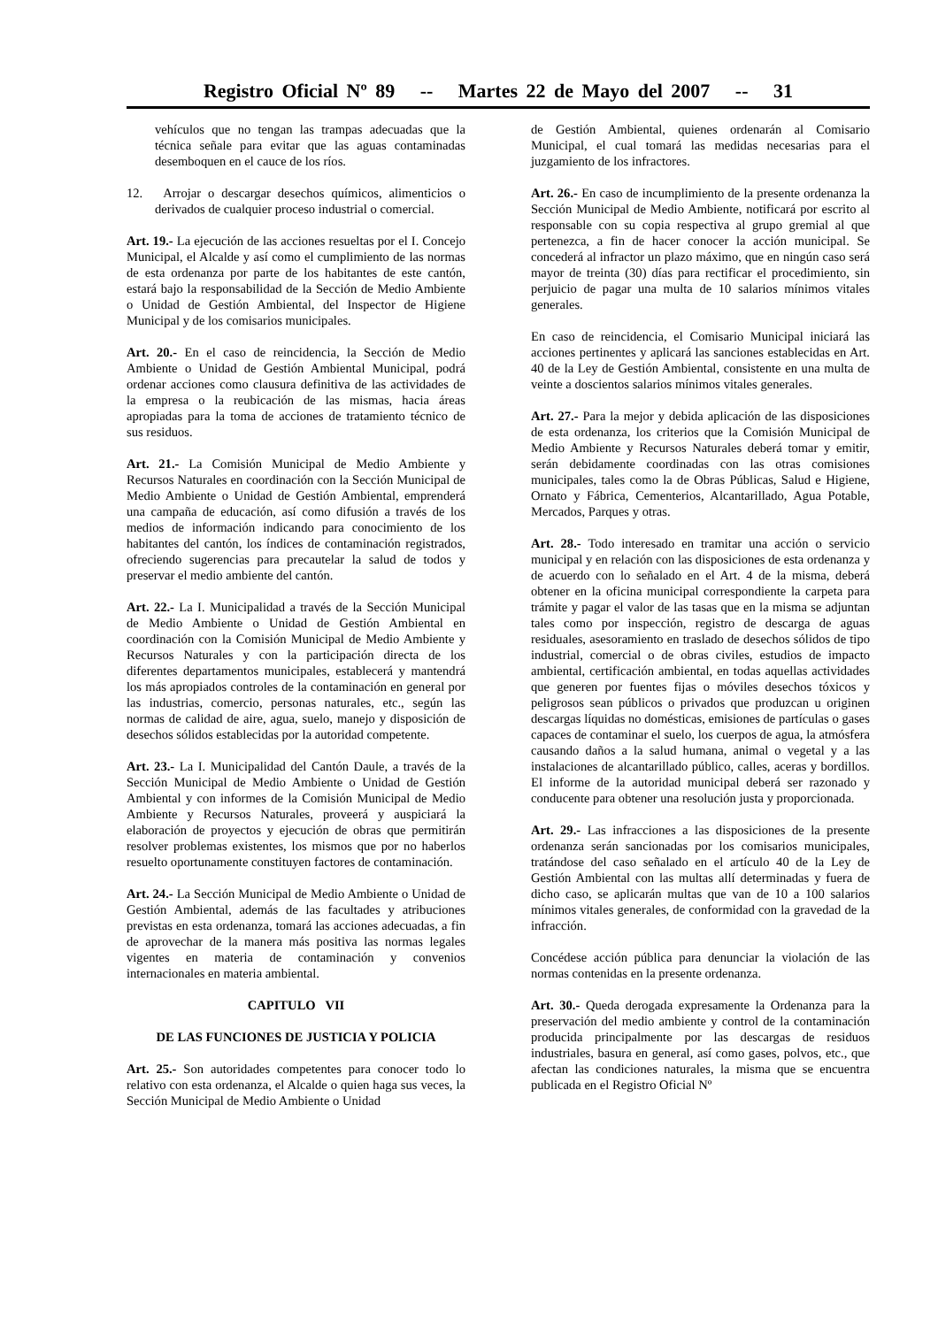Registro Oficial Nº 89 -- Martes 22 de Mayo del 2007 -- 31
vehículos que no tengan las trampas adecuadas que la técnica señale para evitar que las aguas contaminadas desemboquen en el cauce de los ríos.
12. Arrojar o descargar desechos químicos, alimenticios o derivados de cualquier proceso industrial o comercial.
Art. 19.- La ejecución de las acciones resueltas por el I. Concejo Municipal, el Alcalde y así como el cumplimiento de las normas de esta ordenanza por parte de los habitantes de este cantón, estará bajo la responsabilidad de la Sección de Medio Ambiente o Unidad de Gestión Ambiental, del Inspector de Higiene Municipal y de los comisarios municipales.
Art. 20.- En el caso de reincidencia, la Sección de Medio Ambiente o Unidad de Gestión Ambiental Municipal, podrá ordenar acciones como clausura definitiva de las actividades de la empresa o la reubicación de las mismas, hacia áreas apropiadas para la toma de acciones de tratamiento técnico de sus residuos.
Art. 21.- La Comisión Municipal de Medio Ambiente y Recursos Naturales en coordinación con la Sección Municipal de Medio Ambiente o Unidad de Gestión Ambiental, emprenderá una campaña de educación, así como difusión a través de los medios de información indicando para conocimiento de los habitantes del cantón, los índices de contaminación registrados, ofreciendo sugerencias para precautelar la salud de todos y preservar el medio ambiente del cantón.
Art. 22.- La I. Municipalidad a través de la Sección Municipal de Medio Ambiente o Unidad de Gestión Ambiental en coordinación con la Comisión Municipal de Medio Ambiente y Recursos Naturales y con la participación directa de los diferentes departamentos municipales, establecerá y mantendrá los más apropiados controles de la contaminación en general por las industrias, comercio, personas naturales, etc., según las normas de calidad de aire, agua, suelo, manejo y disposición de desechos sólidos establecidas por la autoridad competente.
Art. 23.- La I. Municipalidad del Cantón Daule, a través de la Sección Municipal de Medio Ambiente o Unidad de Gestión Ambiental y con informes de la Comisión Municipal de Medio Ambiente y Recursos Naturales, proveerá y auspiciará la elaboración de proyectos y ejecución de obras que permitirán resolver problemas existentes, los mismos que por no haberlos resuelto oportunamente constituyen factores de contaminación.
Art. 24.- La Sección Municipal de Medio Ambiente o Unidad de Gestión Ambiental, además de las facultades y atribuciones previstas en esta ordenanza, tomará las acciones adecuadas, a fin de aprovechar de la manera más positiva las normas legales vigentes en materia de contaminación y convenios internacionales en materia ambiental.
CAPITULO VII
DE LAS FUNCIONES DE JUSTICIA Y POLICIA
Art. 25.- Son autoridades competentes para conocer todo lo relativo con esta ordenanza, el Alcalde o quien haga sus veces, la Sección Municipal de Medio Ambiente o Unidad
de Gestión Ambiental, quienes ordenarán al Comisario Municipal, el cual tomará las medidas necesarias para el juzgamiento de los infractores.
Art. 26.- En caso de incumplimiento de la presente ordenanza la Sección Municipal de Medio Ambiente, notificará por escrito al responsable con su copia respectiva al grupo gremial al que pertenezca, a fin de hacer conocer la acción municipal. Se concederá al infractor un plazo máximo, que en ningún caso será mayor de treinta (30) días para rectificar el procedimiento, sin perjuicio de pagar una multa de 10 salarios mínimos vitales generales.
En caso de reincidencia, el Comisario Municipal iniciará las acciones pertinentes y aplicará las sanciones establecidas en Art. 40 de la Ley de Gestión Ambiental, consistente en una multa de veinte a doscientos salarios mínimos vitales generales.
Art. 27.- Para la mejor y debida aplicación de las disposiciones de esta ordenanza, los criterios que la Comisión Municipal de Medio Ambiente y Recursos Naturales deberá tomar y emitir, serán debidamente coordinadas con las otras comisiones municipales, tales como la de Obras Públicas, Salud e Higiene, Ornato y Fábrica, Cementerios, Alcantarillado, Agua Potable, Mercados, Parques y otras.
Art. 28.- Todo interesado en tramitar una acción o servicio municipal y en relación con las disposiciones de esta ordenanza y de acuerdo con lo señalado en el Art. 4 de la misma, deberá obtener en la oficina municipal correspondiente la carpeta para trámite y pagar el valor de las tasas que en la misma se adjuntan tales como por inspección, registro de descarga de aguas residuales, asesoramiento en traslado de desechos sólidos de tipo industrial, comercial o de obras civiles, estudios de impacto ambiental, certificación ambiental, en todas aquellas actividades que generen por fuentes fijas o móviles desechos tóxicos y peligrosos sean públicos o privados que produzcan u originen descargas líquidas no domésticas, emisiones de partículas o gases capaces de contaminar el suelo, los cuerpos de agua, la atmósfera causando daños a la salud humana, animal o vegetal y a las instalaciones de alcantarillado público, calles, aceras y bordillos. El informe de la autoridad municipal deberá ser razonado y conducente para obtener una resolución justa y proporcionada.
Art. 29.- Las infracciones a las disposiciones de la presente ordenanza serán sancionadas por los comisarios municipales, tratándose del caso señalado en el artículo 40 de la Ley de Gestión Ambiental con las multas allí determinadas y fuera de dicho caso, se aplicarán multas que van de 10 a 100 salarios mínimos vitales generales, de conformidad con la gravedad de la infracción.
Concédese acción pública para denunciar la violación de las normas contenidas en la presente ordenanza.
Art. 30.- Queda derogada expresamente la Ordenanza para la preservación del medio ambiente y control de la contaminación producida principalmente por las descargas de residuos industriales, basura en general, así como gases, polvos, etc., que afectan las condiciones naturales, la misma que se encuentra publicada en el Registro Oficial Nº